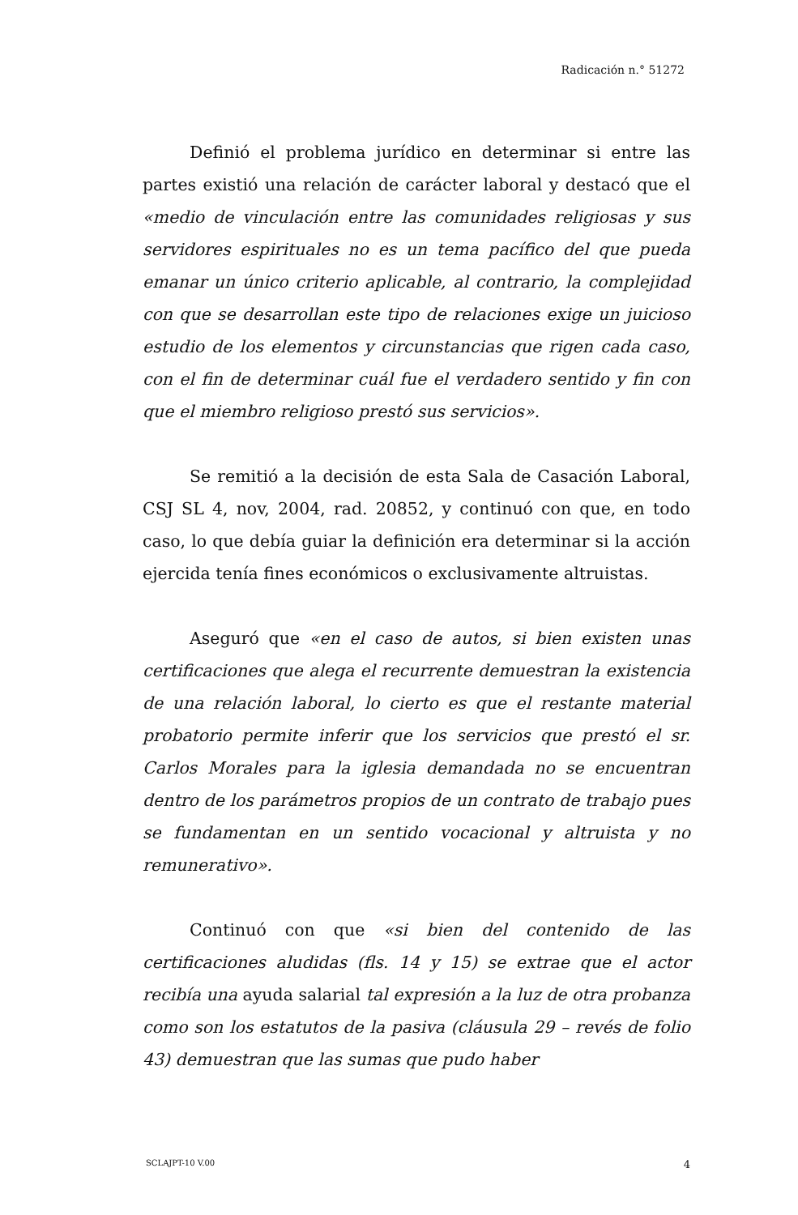Radicación n.° 51272
Definió el problema jurídico en determinar si entre las partes existió una relación de carácter laboral y destacó que el «medio de vinculación entre las comunidades religiosas y sus servidores espirituales no es un tema pacífico del que pueda emanar un único criterio aplicable, al contrario, la complejidad con que se desarrollan este tipo de relaciones exige un juicioso estudio de los elementos y circunstancias que rigen cada caso, con el fin de determinar cuál fue el verdadero sentido y fin con que el miembro religioso prestó sus servicios».
Se remitió a la decisión de esta Sala de Casación Laboral, CSJ SL 4, nov, 2004, rad. 20852, y continuó con que, en todo caso, lo que debía guiar la definición era determinar si la acción ejercida tenía fines económicos o exclusivamente altruistas.
Aseguró que «en el caso de autos, si bien existen unas certificaciones que alega el recurrente demuestran la existencia de una relación laboral, lo cierto es que el restante material probatorio permite inferir que los servicios que prestó el sr. Carlos Morales para la iglesia demandada no se encuentran dentro de los parámetros propios de un contrato de trabajo pues se fundamentan en un sentido vocacional y altruista y no remunerativo».
Continuó con que «si bien del contenido de las certificaciones aludidas (fls. 14 y 15) se extrae que el actor recibía una ayuda salarial tal expresión a la luz de otra probanza como son los estatutos de la pasiva (cláusula 29 – revés de folio 43) demuestran que las sumas que pudo haber
SCLAJPT-10 V.00 4